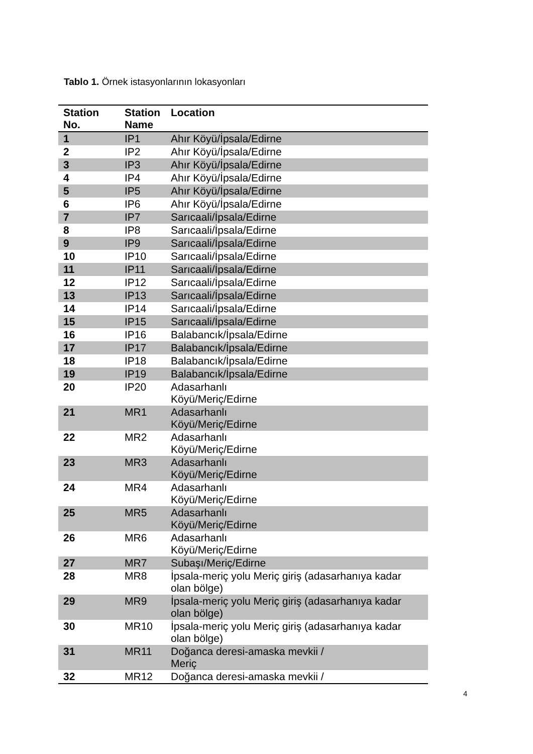Tablo 1. Örnek istasyonlarının lokasyonları
| Station No. | Station Name | Location |
| --- | --- | --- |
| 1 | IP1 | Ahır Köyü/İpsala/Edirne |
| 2 | IP2 | Ahır Köyü/İpsala/Edirne |
| 3 | IP3 | Ahır Köyü/İpsala/Edirne |
| 4 | IP4 | Ahır Köyü/İpsala/Edirne |
| 5 | IP5 | Ahır Köyü/İpsala/Edirne |
| 6 | IP6 | Ahır Köyü/İpsala/Edirne |
| 7 | IP7 | Sarıcaali/İpsala/Edirne |
| 8 | IP8 | Sarıcaali/İpsala/Edirne |
| 9 | IP9 | Sarıcaali/İpsala/Edirne |
| 10 | IP10 | Sarıcaali/İpsala/Edirne |
| 11 | IP11 | Sarıcaali/İpsala/Edirne |
| 12 | IP12 | Sarıcaali/İpsala/Edirne |
| 13 | IP13 | Sarıcaali/İpsala/Edirne |
| 14 | IP14 | Sarıcaali/İpsala/Edirne |
| 15 | IP15 | Sarıcaali/İpsala/Edirne |
| 16 | IP16 | Balabancık/İpsala/Edirne |
| 17 | IP17 | Balabancık/İpsala/Edirne |
| 18 | IP18 | Balabancık/İpsala/Edirne |
| 19 | IP19 | Balabancık/İpsala/Edirne |
| 20 | IP20 | Adasarhanlı Köyü/Meriç/Edirne |
| 21 | MR1 | Adasarhanlı Köyü/Meriç/Edirne |
| 22 | MR2 | Adasarhanlı Köyü/Meriç/Edirne |
| 23 | MR3 | Adasarhanlı Köyü/Meriç/Edirne |
| 24 | MR4 | Adasarhanlı Köyü/Meriç/Edirne |
| 25 | MR5 | Adasarhanlı Köyü/Meriç/Edirne |
| 26 | MR6 | Adasarhanlı Köyü/Meriç/Edirne |
| 27 | MR7 | Subaşı/Meriç/Edirne |
| 28 | MR8 | İpsala-meriç yolu Meriç giriş (adasarhanıya kadar olan bölge) |
| 29 | MR9 | İpsala-meriç yolu Meriç giriş (adasarhanıya kadar olan bölge) |
| 30 | MR10 | İpsala-meriç yolu Meriç giriş (adasarhanıya kadar olan bölge) |
| 31 | MR11 | Doğanca deresi-amaska mevkii / Meriç |
| 32 | MR12 | Doğanca deresi-amaska mevkii / |
4